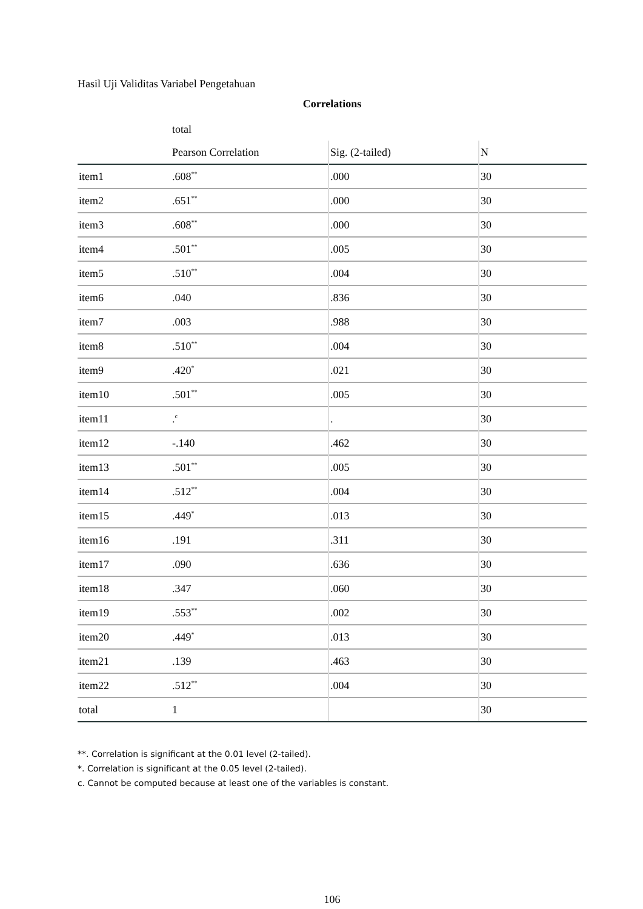Hasil Uji Validitas Variabel Pengetahuan
Correlations
| | total | | |
| --- | --- | --- | --- |
| | Pearson Correlation | Sig. (2-tailed) | N |
| item1 | .608<sup>**</sup> | .000 | 30 |
| item2 | .651<sup>**</sup> | .000 | 30 |
| item3 | .608<sup>**</sup> | .000 | 30 |
| item4 | .501<sup>**</sup> | .005 | 30 |
| item5 | .510<sup>**</sup> | .004 | 30 |
| item6 | .040 | .836 | 30 |
| item7 | .003 | .988 | 30 |
| item8 | .510<sup>**</sup> | .004 | 30 |
| item9 | .420<sup>*</sup> | .021 | 30 |
| item10 | .501<sup>**</sup> | .005 | 30 |
| item11 | .<sup>c</sup> | . | 30 |
| item12 | -.140 | .462 | 30 |
| item13 | .501<sup>**</sup> | .005 | 30 |
| item14 | .512<sup>**</sup> | .004 | 30 |
| item15 | .449<sup>*</sup> | .013 | 30 |
| item16 | .191 | .311 | 30 |
| item17 | .090 | .636 | 30 |
| item18 | .347 | .060 | 30 |
| item19 | .553<sup>**</sup> | .002 | 30 |
| item20 | .449<sup>*</sup> | .013 | 30 |
| item21 | .139 | .463 | 30 |
| item22 | .512<sup>**</sup> | .004 | 30 |
| total | 1 | | 30 |
**. Correlation is significant at the 0.01 level (2-tailed).
*. Correlation is significant at the 0.05 level (2-tailed).
c. Cannot be computed because at least one of the variables is constant.
106